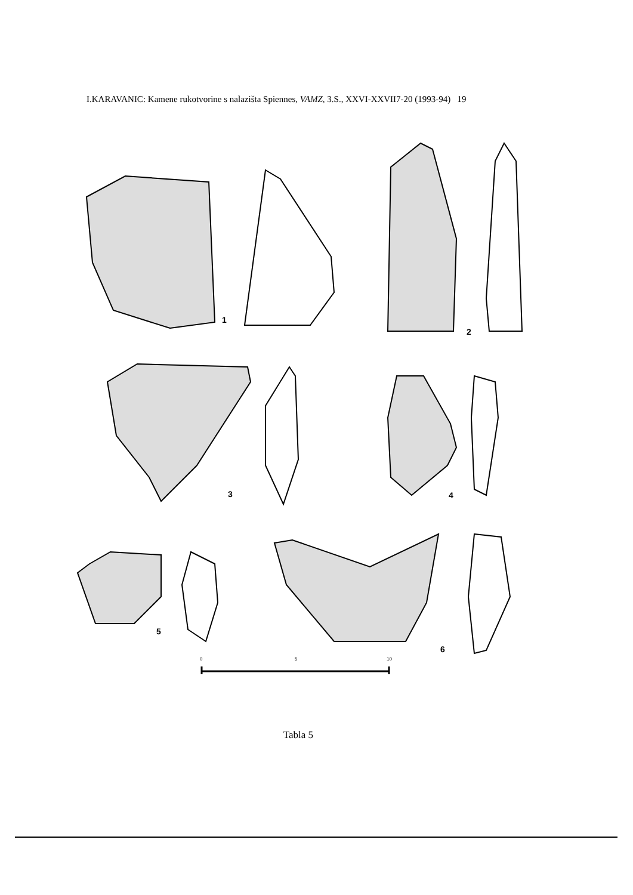I.KARAVANIC: Kamene rukotvorine s nalazišta Spiennes, VAMZ, 3.S., XXVI-XXVII7-20 (1993-94) 19
1
2
3 4
5
6
0 5 10
Tabla 5